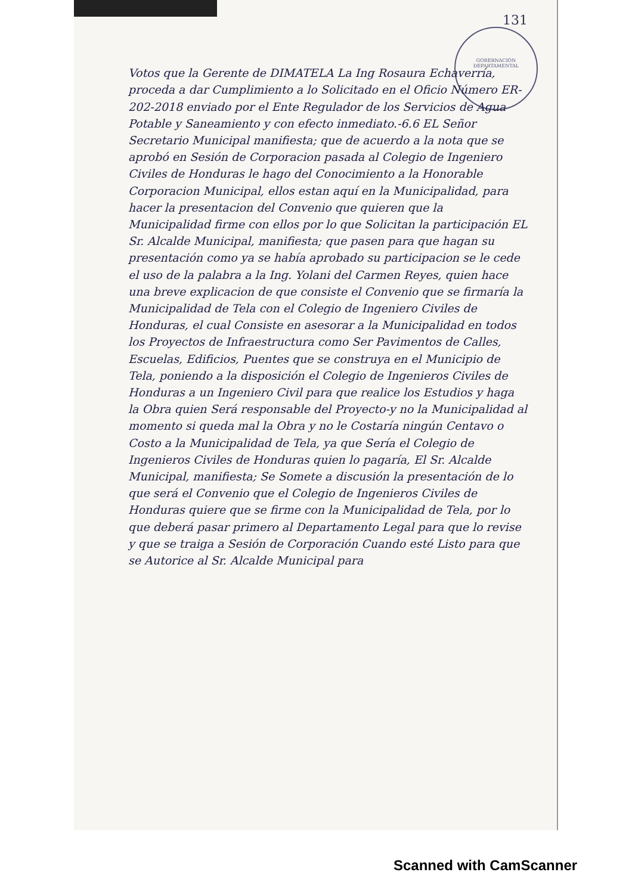GOBERNACIÓN DEPARTAMENTAL
131
Votos que la Gerente de DIMATELA La Ing Rosaura Echaverría, proceda a dar Cumplimiento a lo Solicitado en el Oficio Número ER-202-2018 enviado por el Ente Regulador de los Servicios de Agua Potable y Saneamiento y con efecto inmediato.-6.6 EL Señor Secretario Municipal manifiesta; que de acuerdo a la nota que se aprobó en Sesión de Corporacion pasada al Colegio de Ingeniero Civiles de Honduras le hago del Conocimiento a la Honorable Corporacion Municipal, ellos estan aquí en la Municipalidad, para hacer la presentacion del Convenio que quieren que la Municipalidad firme con ellos por lo que Solicitan la participación EL Sr. Alcalde Municipal, manifiesta; que pasen para que hagan su presentación como ya se había aprobado su participacion se le cede el uso de la palabra a la Ing. Yolani del Carmen Reyes, quien hace una breve explicacion de que consiste el Convenio que se firmaría la Municipalidad de Tela con el Colegio de Ingeniero Civiles de Honduras, el cual Consiste en asesorar a la Municipalidad en todos los Proyectos de Infraestructura como Ser Pavimentos de Calles, Escuelas, Edificios, Puentes que se construya en el Municipio de Tela, poniendo a la disposición el Colegio de Ingenieros Civiles de Honduras a un Ingeniero Civil para que realice los Estudios y haga la Obra quien Será responsable del Proyecto-y no la Municipalidad al momento si queda mal la Obra y no le Costaría ningún Centavo o Costo a la Municipalidad de Tela, ya que Sería el Colegio de Ingenieros Civiles de Honduras quien lo pagaría, El Sr. Alcalde Municipal, manifiesta; Se Somete a discusión la presentación de lo que será el Convenio que el Colegio de Ingenieros Civiles de Honduras quiere que se firme con la Municipalidad de Tela, por lo que deberá pasar primero al Departamento Legal para que lo revise y que se traiga a Sesión de Corporación Cuando esté Listo para que se Autorice al Sr. Alcalde Municipal para
Scanned with CamScanner